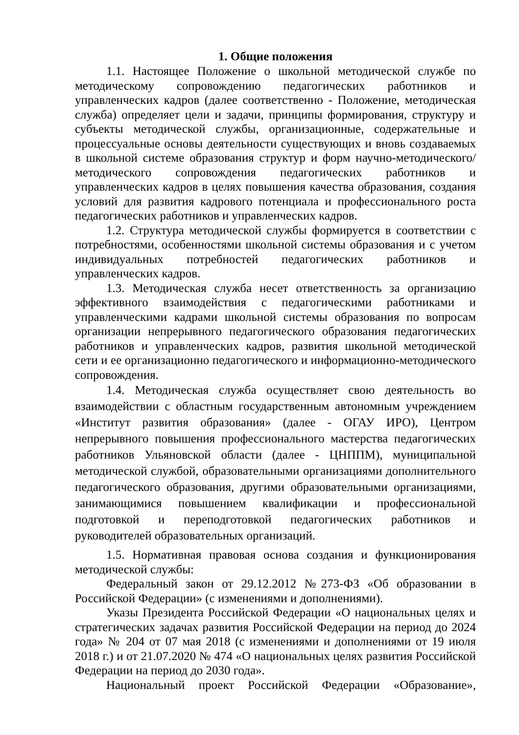1. Общие положения
1.1. Настоящее Положение о школьной методической службе по методическому сопровождению педагогических работников и управленческих кадров (далее соответственно - Положение, методическая служба) определяет цели и задачи, принципы формирования, структуру и субъекты методической службы, организационные, содержательные и процессуальные основы деятельности существующих и вновь создаваемых в школьной системе образования структур и форм научно-методического/методического сопровождения педагогических работников и управленческих кадров в целях повышения качества образования, создания условий для развития кадрового потенциала и профессионального роста педагогических работников и управленческих кадров.
1.2. Структура методической службы формируется в соответствии с потребностями, особенностями школьной системы образования и с учетом индивидуальных потребностей педагогических работников и управленческих кадров.
1.3. Методическая служба несет ответственность за организацию эффективного взаимодействия с педагогическими работниками и управленческими кадрами школьной системы образования по вопросам организации непрерывного педагогического образования педагогических работников и управленческих кадров, развития школьной методической сети и ее организационно педагогического и информационно-методического сопровождения.
1.4. Методическая служба осуществляет свою деятельность во взаимодействии с областным государственным автономным учреждением «Институт развития образования» (далее - ОГАУ ИРО), Центром непрерывного повышения профессионального мастерства педагогических работников Ульяновской области (далее - ЦНППМ), муниципальной методической службой, образовательными организациями дополнительного педагогического образования, другими образовательными организациями, занимающимися повышением квалификации и профессиональной подготовкой и переподготовкой педагогических работников и руководителей образовательных организаций.
1.5. Нормативная правовая основа создания и функционирования методической службы:
Федеральный закон от 29.12.2012 №273-ФЗ «Об образовании в Российской Федерации» (с изменениями и дополнениями).
Указы Президента Российской Федерации «О национальных целях и стратегических задачах развития Российской Федерации на период до 2024 года» № 204 от 07 мая 2018 (с изменениями и дополнениями от 19 июля 2018 г.) и от 21.07.2020 № 474 «О национальных целях развития Российской Федерации на период до 2030 года».
Национальный проект Российской Федерации «Образование»,